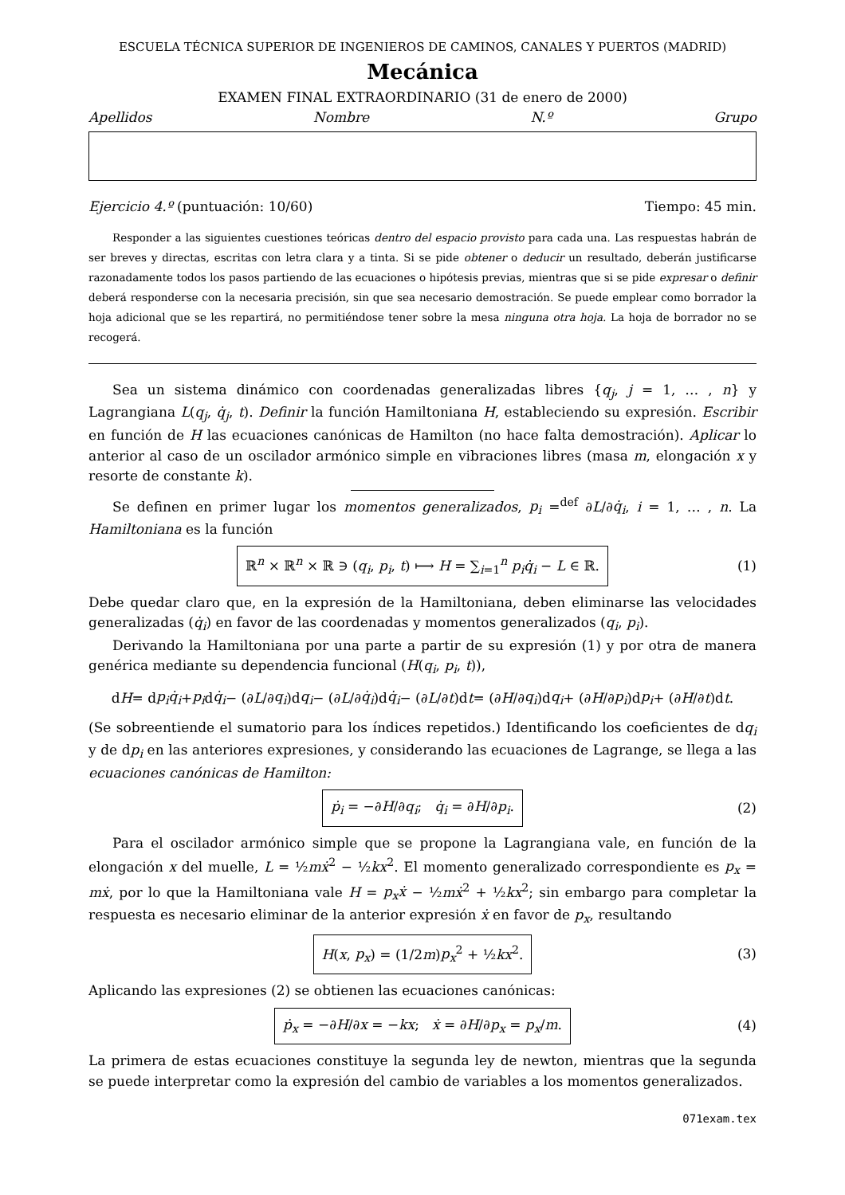ESCUELA TÉCNICA SUPERIOR DE INGENIEROS DE CAMINOS, CANALES Y PUERTOS (MADRID)
Mecánica
EXAMEN FINAL EXTRAORDINARIO (31 de enero de 2000)
Apellidos Nombre N.º Grupo
Ejercicio 4.º (puntuación: 10/60) Tiempo: 45 min.
Responder a las siguientes cuestiones teóricas dentro del espacio provisto para cada una. Las respuestas habrán de ser breves y directas, escritas con letra clara y a tinta. Si se pide obtener o deducir un resultado, deberán justificarse razonadamente todos los pasos partiendo de las ecuaciones o hipótesis previas, mientras que si se pide expresar o definir deberá responderse con la necesaria precisión, sin que sea necesario demostración. Se puede emplear como borrador la hoja adicional que se les repartirá, no permitiéndose tener sobre la mesa ninguna otra hoja. La hoja de borrador no se recogerá.
Sea un sistema dinámico con coordenadas generalizadas libres {q<sub>j</sub>, j = 1, … , n} y Lagrangiana L(q<sub>j</sub>, q̇<sub>j</sub>, t). Definir la función Hamiltoniana H, estableciendo su expresión. Escribir en función de H las ecuaciones canónicas de Hamilton (no hace falta demostración). Aplicar lo anterior al caso de un oscilador armónico simple en vibraciones libres (masa m, elongación x y resorte de constante k).
Se definen en primer lugar los momentos generalizados, p<sub>i</sub> =<sup>def</sup> ∂L/∂q̇<sub>i</sub>, i = 1, … , n. La Hamiltoniana es la función
ℝ<sup>n</sup> × ℝ<sup>n</sup> × ℝ ∋ (q<sub>i</sub>, p<sub>i</sub>, t) ⟼ H = ∑<sub>i=1</sub><sup>n</sup> p<sub>i</sub>q̇<sub>i</sub> − L ∈ ℝ. (1)
Debe quedar claro que, en la expresión de la Hamiltoniana, deben eliminarse las velocidades generalizadas (q̇<sub>i</sub>) en favor de las coordenadas y momentos generalizados (q<sub>i</sub>, p<sub>i</sub>).
Derivando la Hamiltoniana por una parte a partir de su expresión (1) y por otra de manera genérica mediante su dependencia funcional (H(q<sub>i</sub>, p<sub>i</sub>, t)),
d H = d p<sub>i</sub>q̇<sub>i</sub> + p<sub>i</sub> d q̇<sub>i</sub> − (∂ L /∂ q<sub>i</sub>)d q<sub>i</sub> − (∂ L /∂ q̇<sub>i</sub>)d q̇<sub>i</sub> − (∂ L /∂ t)d t = (∂ H /∂ q<sub>i</sub>)d q<sub>i</sub> + (∂ H /∂ p<sub>i</sub>)d p<sub>i</sub> + (∂ H /∂ t)d t.
(Se sobreentiende el sumatorio para los índices repetidos.) Identificando los coeficientes de dq<sub>i</sub> y de dp<sub>i</sub> en las anteriores expresiones, y considerando las ecuaciones de Lagrange, se llega a las ecuaciones canónicas de Hamilton:
ṗ<sub>i</sub> = −∂H/∂q<sub>i</sub>; q̇<sub>i</sub> = ∂H/∂p<sub>i</sub>. (2)
Para el oscilador armónico simple que se propone la Lagrangiana vale, en función de la elongación x del muelle, L = ½mẋ<sup>2</sup> − ½kx<sup>2</sup>. El momento generalizado correspondiente es p<sub>x</sub> = mẋ, por lo que la Hamiltoniana vale H = p<sub>x</sub>ẋ − ½mẋ<sup>2</sup> + ½kx<sup>2</sup>; sin embargo para completar la respuesta es necesario eliminar de la anterior expresión ẋ en favor de p<sub>x</sub>, resultando
H(x, p<sub>x</sub>) = (1/2m)p<sub>x</sub><sup>2</sup> + ½kx<sup>2</sup>. (3)
Aplicando las expresiones (2) se obtienen las ecuaciones canónicas:
ṗ<sub>x</sub> = −∂H/∂x = −kx; ẋ = ∂H/∂p<sub>x</sub> = p<sub>x</sub>/m. (4)
La primera de estas ecuaciones constituye la segunda ley de newton, mientras que la segunda se puede interpretar como la expresión del cambio de variables a los momentos generalizados.
071exam.tex